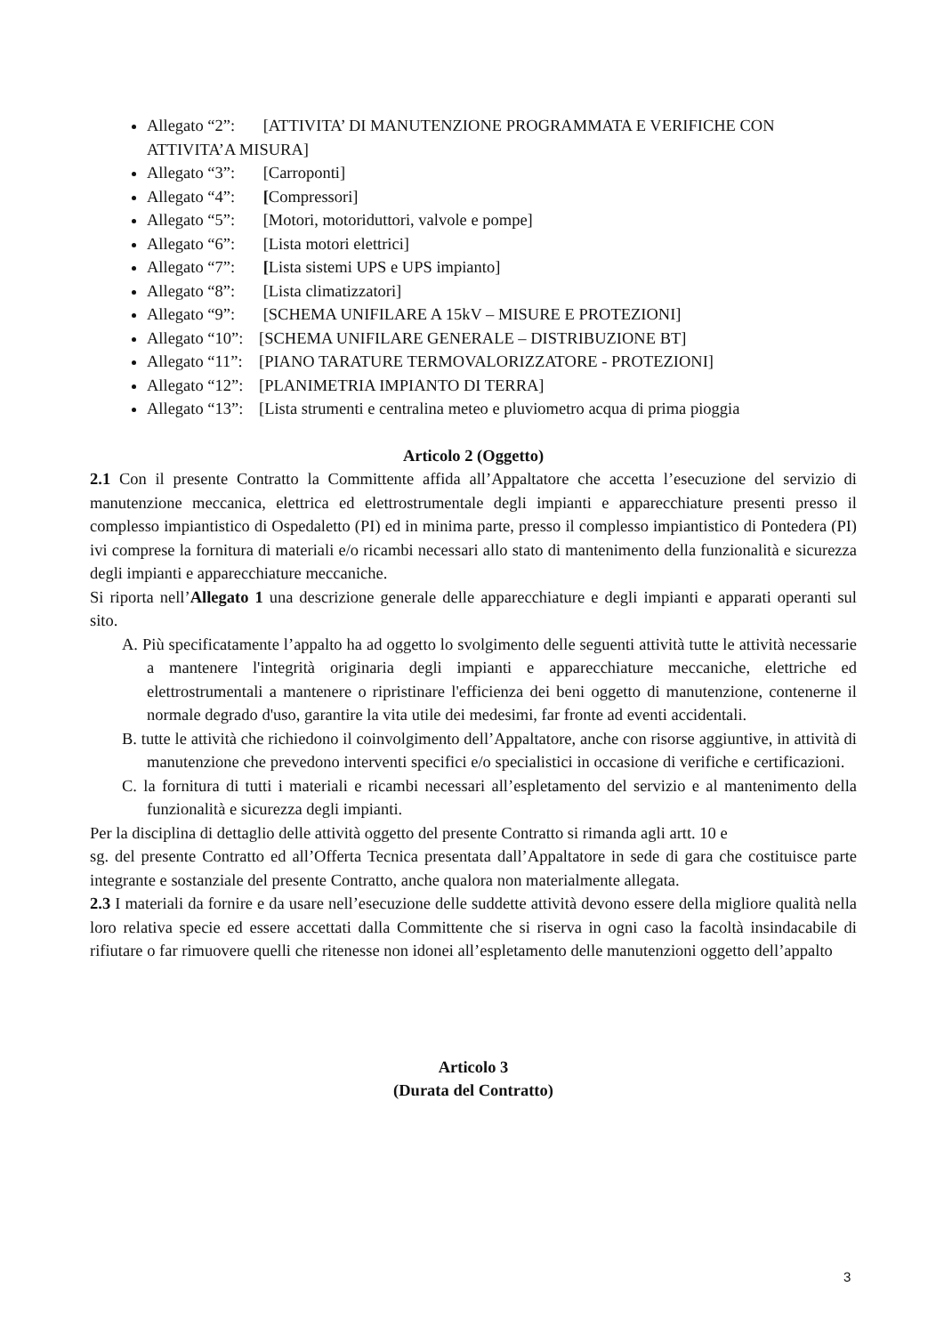Allegato “2”: [ATTIVITA’ DI MANUTENZIONE PROGRAMMATA E VERIFICHE CON ATTIVITA’A MISURA]
Allegato “3”: [Carroponti]
Allegato “4”: [Compressori]
Allegato “5”: [Motori, motoriduttori, valvole e pompe]
Allegato “6”: [Lista motori elettrici]
Allegato “7”: [Lista sistemi UPS e UPS impianto]
Allegato “8”: [Lista climatizzatori]
Allegato “9”: [SCHEMA UNIFILARE A 15kV – MISURE E PROTEZIONI]
Allegato “10”: [SCHEMA UNIFILARE GENERALE – DISTRIBUZIONE BT]
Allegato “11”: [PIANO TARATURE TERMOVALORIZZATORE - PROTEZIONI]
Allegato “12”: [PLANIMETRIA IMPIANTO DI TERRA]
Allegato “13”: [Lista strumenti e centralina meteo e pluviometro acqua di prima pioggia
Articolo 2 (Oggetto)
2.1 Con il presente Contratto la Committente affida all’Appaltatore che accetta l’esecuzione del servizio di manutenzione meccanica, elettrica ed elettrostrumentale degli impianti e apparecchiature presenti presso il complesso impiantistico di Ospedaletto (PI) ed in minima parte, presso il complesso impiantistico di Pontedera (PI) ivi comprese la fornitura di materiali e/o ricambi necessari allo stato di mantenimento della funzionalità e sicurezza degli impianti e apparecchiature meccaniche.
Si riporta nell’Allegato 1 una descrizione generale delle apparecchiature e degli impianti e apparati operanti sul sito.
A. Più specificatamente l’appalto ha ad oggetto lo svolgimento delle seguenti attività tutte le attività necessarie a mantenere l'integrità originaria degli impianti e apparecchiature meccaniche, elettriche ed elettrostrumentali a mantenere o ripristinare l'efficienza dei beni oggetto di manutenzione, contenerne il normale degrado d'uso, garantire la vita utile dei medesimi, far fronte ad eventi accidentali.
B. tutte le attività che richiedono il coinvolgimento dell’Appaltatore, anche con risorse aggiuntive, in attività di manutenzione che prevedono interventi specifici e/o specialistici in occasione di verifiche e certificazioni.
C. la fornitura di tutti i materiali e ricambi necessari all’espletamento del servizio e al mantenimento della funzionalità e sicurezza degli impianti.
Per la disciplina di dettaglio delle attività oggetto del presente Contratto si rimanda agli artt. 10 e
sg. del presente Contratto ed all’Offerta Tecnica presentata dall’Appaltatore in sede di gara che costituisce parte integrante e sostanziale del presente Contratto, anche qualora non materialmente allegata.
2.3 I materiali da fornire e da usare nell’esecuzione delle suddette attività devono essere della migliore qualità nella loro relativa specie ed essere accettati dalla Committente che si riserva in ogni caso la facoltà insindacabile di rifiutare o far rimuovere quelli che ritenesse non idonei all’espletamento delle manutenzioni oggetto dell’appalto
Articolo 3
(Durata del Contratto)
3